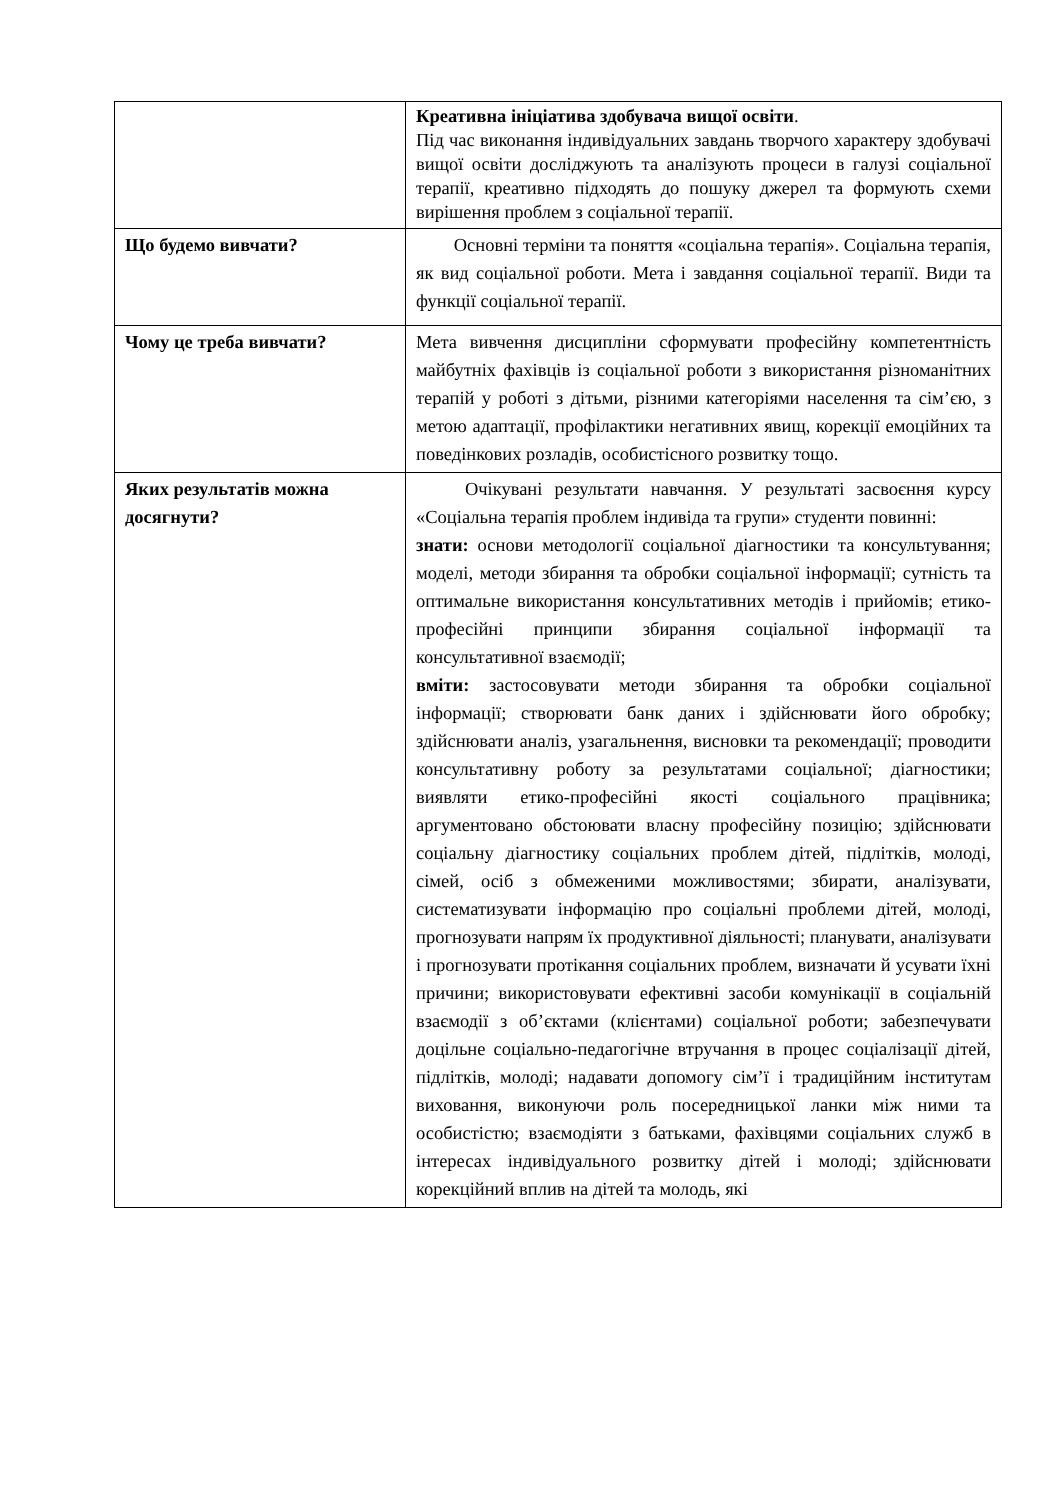| | Креативна ініціатива здобувача вищої освіти . Під час виконання індивідуальних завдань творчого характеру здобувачі вищої освіти досліджують та аналізують процеси в галузі соціальної терапії, креативно підходять до пошуку джерел та формують схеми вирішення проблем з соціальної терапії. |
| Що будемо вивчати? | Основні терміни та поняття «соціальна терапія». Соціальна терапія, як вид соціальної роботи. Мета і завдання соціальної терапії. Види та функції соціальної терапії. |
| Чому це треба вивчати? | Мета вивчення дисципліни сформувати професійну компетентність майбутніх фахівців із соціальної роботи з використання різноманітних терапій у роботі з дітьми, різними категоріями населення та сім’єю, з метою адаптації, профілактики негативних явищ, корекції емоційних та поведінкових розладів, особистісного розвитку тощо. |
| Яких результатів можна досягнути? | Очікувані результати навчання. У результаті засвоєння курсу «Соціальна терапія проблем індивіда та групи» студенти повинні: знати: основи методології соціальної діагностики та консультування; моделі, методи збирання та обробки соціальної інформації; сутність та оптимальне використання консультативних методів і прийомів; етико-професійні принципи збирання соціальної інформації та консультативної взаємодії; вміти: застосовувати методи збирання та обробки соціальної інформації; створювати банк даних і здійснювати його обробку; здійснювати аналіз, узагальнення, висновки та рекомендації; проводити консультативну роботу за результатами соціальної; діагностики; виявляти етико-професійні якості соціального працівника; аргументовано обстоювати власну професійну позицію; здійснювати соціальну діагностику соціальних проблем дітей, підлітків, молоді, сімей, осіб з обмеженими можливостями; збирати, аналізувати, систематизувати інформацію про соціальні проблеми дітей, молоді, прогнозувати напрям їх продуктивної діяльності; планувати, аналізувати і прогнозувати протікання соціальних проблем, визначати й усувати їхні причини; використовувати ефективні засоби комунікації в соціальній взаємодії з об’єктами (клієнтами) соціальної роботи; забезпечувати доцільне соціально-педагогічне втручання в процес соціалізації дітей, підлітків, молоді; надавати допомогу сім’ї і традиційним інститутам виховання, виконуючи роль посередницької ланки між ними та особистістю; взаємодіяти з батьками, фахівцями соціальних служб в інтересах індивідуального розвитку дітей і молоді; здійснювати корекційний вплив на дітей та молодь, які |